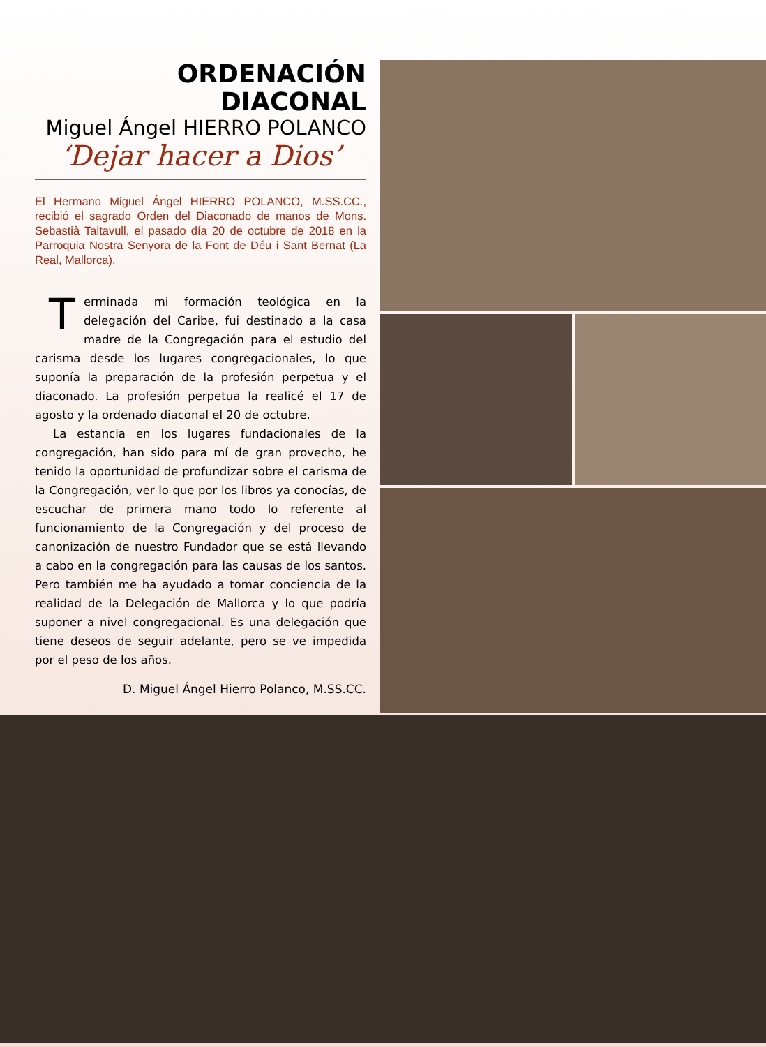ORDENACIÓN DIACONAL
Miguel Ángel HIERRO POLANCO
‘Dejar hacer a Dios’
El Hermano Miguel Ángel HIERRO POLANCO, M.SS.CC., recibió el sagrado Orden del Diaconado de manos de Mons. Sebastià Taltavull, el pasado día 20 de octubre de 2018 en la Parroquia Nostra Senyora de la Font de Déu i Sant Bernat (La Real, Mallorca).
Terminada mi formación teológica en la delegación del Caribe, fui destinado a la casa madre de la Congregación para el estudio del carisma desde los lugares congregacionales, lo que suponía la preparación de la profesión perpetua y el diaconado. La profesión perpetua la realicé el 17 de agosto y la ordenado diaconal el 20 de octubre.
La estancia en los lugares fundacionales de la congregación, han sido para mí de gran provecho, he tenido la oportunidad de profundizar sobre el carisma de la Congregación, ver lo que por los libros ya conocías, de escuchar de primera mano todo lo referente al funcionamiento de la Congregación y del proceso de canonización de nuestro Fundador que se está llevando a cabo en la congregación para las causas de los santos. Pero también me ha ayudado a tomar conciencia de la realidad de la Delegación de Mallorca y lo que podría suponer a nivel congregacional. Es una delegación que tiene deseos de seguir adelante, pero se ve impedida por el peso de los años.
D. Miguel Ángel Hierro Polanco, M.SS.CC.